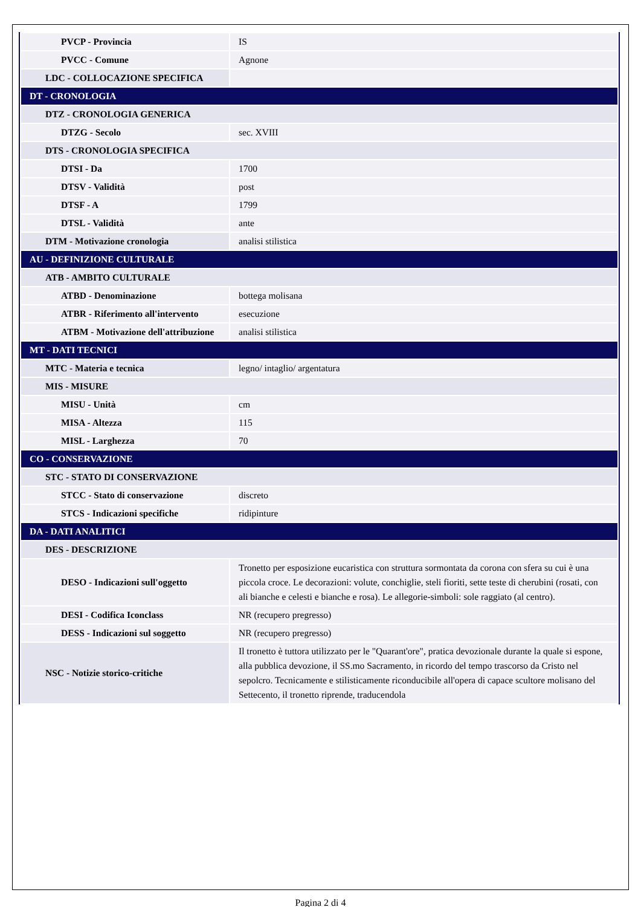| PVCP - Provincia | IS |
| PVCC - Comune | Agnone |
| LDC - COLLOCAZIONE SPECIFICA | |
| DT - CRONOLOGIA | |
| DTZ - CRONOLOGIA GENERICA | |
| DTZG - Secolo | sec. XVIII |
| DTS - CRONOLOGIA SPECIFICA | |
| DTSI - Da | 1700 |
| DTSV - Validità | post |
| DTSF - A | 1799 |
| DTSL - Validità | ante |
| DTM - Motivazione cronologia | analisi stilistica |
| AU - DEFINIZIONE CULTURALE | |
| ATB - AMBITO CULTURALE | |
| ATBD - Denominazione | bottega molisana |
| ATBR - Riferimento all'intervento | esecuzione |
| ATBM - Motivazione dell'attribuzione | analisi stilistica |
| MT - DATI TECNICI | |
| MTC - Materia e tecnica | legno/ intaglio/ argentatura |
| MIS - MISURE | |
| MISU - Unità | cm |
| MISA - Altezza | 115 |
| MISL - Larghezza | 70 |
| CO - CONSERVAZIONE | |
| STC - STATO DI CONSERVAZIONE | |
| STCC - Stato di conservazione | discreto |
| STCS - Indicazioni specifiche | ridipinture |
| DA - DATI ANALITICI | |
| DES - DESCRIZIONE | |
| DESO - Indicazioni sull'oggetto | Tronetto per esposizione eucaristica con struttura sormontata da corona con sfera su cui è una piccola croce. Le decorazioni: volute, conchiglie, steli fioriti, sette teste di cherubini (rosati, con ali bianche e celesti e bianche e rosa). Le allegorie-simboli: sole raggiato (al centro). |
| DESI - Codifica Iconclass | NR (recupero pregresso) |
| DESS - Indicazioni sul soggetto | NR (recupero pregresso) |
| NSC - Notizie storico-critiche | Il tronetto è tuttora utilizzato per le "Quarant'ore", pratica devozionale durante la quale si espone, alla pubblica devozione, il SS.mo Sacramento, in ricordo del tempo trascorso da Cristo nel sepolcro. Tecnicamente e stilisticamente riconducibile all'opera di capace scultore molisano del Settecento, il tronetto riprende, traducendola |
Pagina 2 di 4